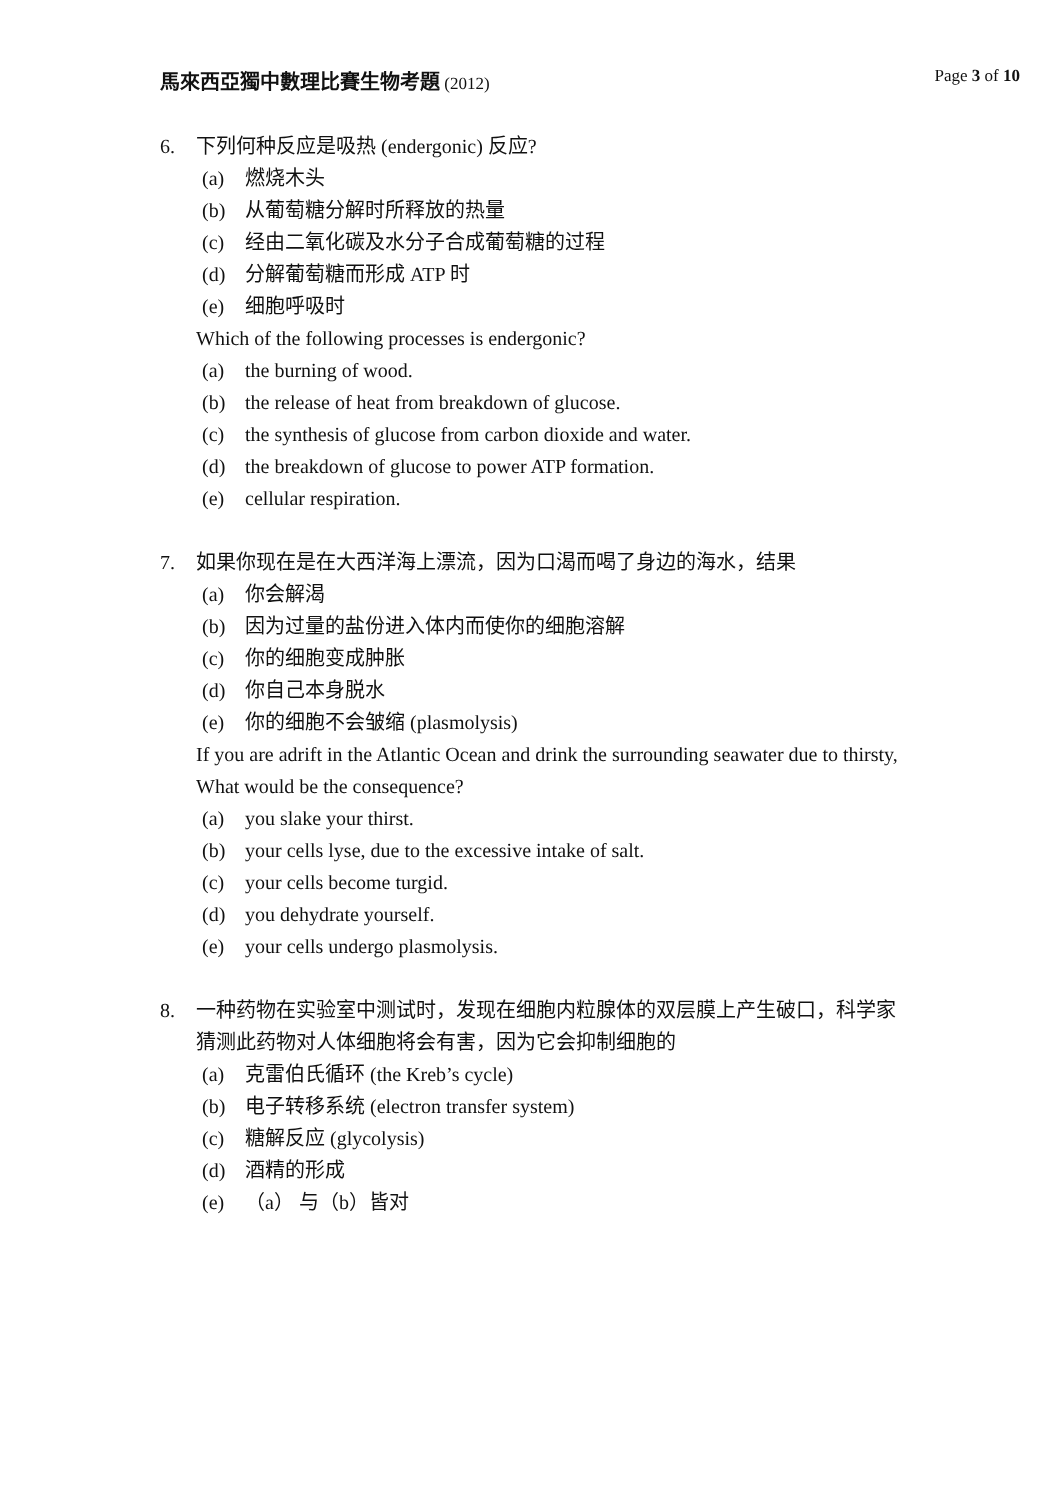馬來西亞獨中數理比賽生物考題 (2012)
Page 3 of 10
6. 下列何种反应是吸热 (endergonic) 反应?
(a) 燃烧木头
(b) 从葡萄糖分解时所释放的热量
(c) 经由二氧化碳及水分子合成葡萄糖的过程
(d) 分解葡萄糖而形成 ATP 时
(e) 细胞呼吸时
Which of the following processes is endergonic?
(a) the burning of wood.
(b) the release of heat from breakdown of glucose.
(c) the synthesis of glucose from carbon dioxide and water.
(d) the breakdown of glucose to power ATP formation.
(e) cellular respiration.
7. 如果你现在是在大西洋海上漂流，因为口渴而喝了身边的海水，结果
(a) 你会解渴
(b) 因为过量的盐份进入体内而使你的细胞溶解
(c) 你的细胞变成肿胀
(d) 你自己本身脱水
(e) 你的细胞不会皱缩 (plasmolysis)
If you are adrift in the Atlantic Ocean and drink the surrounding seawater due to thirsty, What would be the consequence?
(a) you slake your thirst.
(b) your cells lyse, due to the excessive intake of salt.
(c) your cells become turgid.
(d) you dehydrate yourself.
(e) your cells undergo plasmolysis.
8. 一种药物在实验室中测试时，发现在细胞内粒腺体的双层膜上产生破口，科学家猜测此药物对人体细胞将会有害，因为它会抑制细胞的
(a) 克雷伯氏循环 (the Kreb’s cycle)
(b) 电子转移系统 (electron transfer system)
(c) 糖解反应 (glycolysis)
(d) 酒精的形成
(e) （a） 与（b）皆对